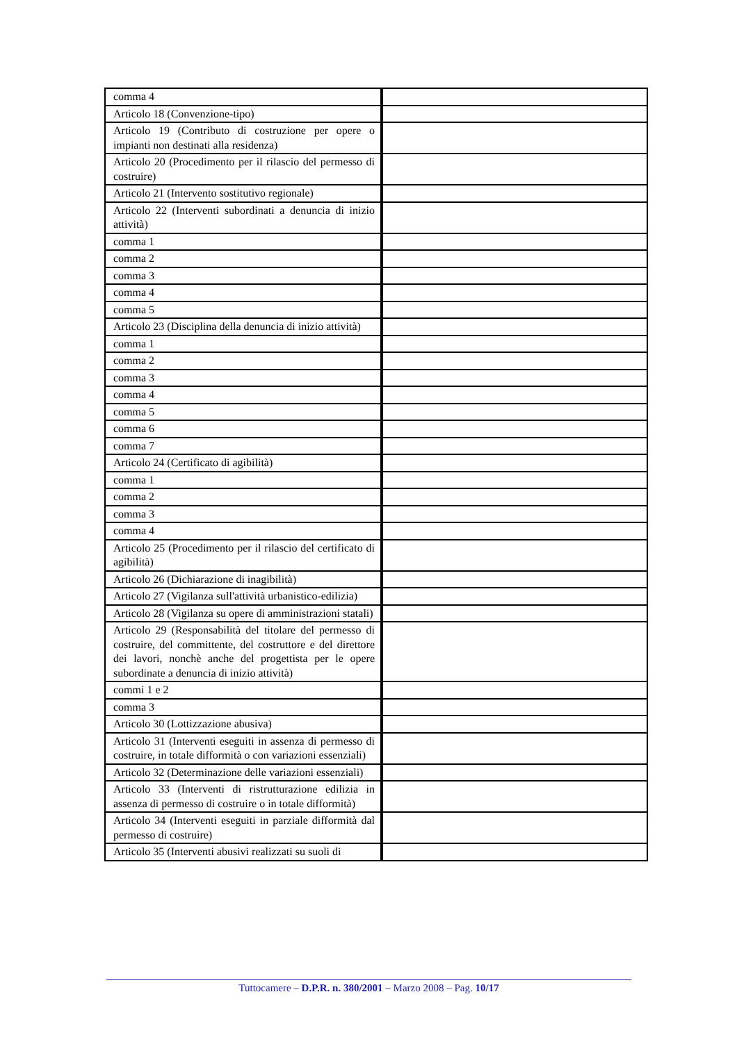| comma 4 | |
| Articolo 18 (Convenzione-tipo) | |
| Articolo 19 (Contributo di costruzione per opere o impianti non destinati alla residenza) | |
| Articolo 20 (Procedimento per il rilascio del permesso di costruire) | |
| Articolo 21 (Intervento sostitutivo regionale) | |
| Articolo 22 (Interventi subordinati a denuncia di inizio attività) | |
| comma 1 | |
| comma 2 | |
| comma 3 | |
| comma 4 | |
| comma 5 | |
| Articolo 23 (Disciplina della denuncia di inizio attività) | |
| comma 1 | |
| comma 2 | |
| comma 3 | |
| comma 4 | |
| comma 5 | |
| comma 6 | |
| comma 7 | |
| Articolo 24 (Certificato di agibilità) | |
| comma 1 | |
| comma 2 | |
| comma 3 | |
| comma 4 | |
| Articolo 25 (Procedimento per il rilascio del certificato di agibilità) | |
| Articolo 26 (Dichiarazione di inagibilità) | |
| Articolo 27 (Vigilanza sull'attività urbanistico-edilizia) | |
| Articolo 28 (Vigilanza su opere di amministrazioni statali) | |
| Articolo 29 (Responsabilità del titolare del permesso di costruire, del committente, del costruttore e del direttore dei lavori, nonchè anche del progettista per le opere subordinate a denuncia di inizio attività) | |
| commi 1 e 2 | |
| comma 3 | |
| Articolo 30 (Lottizzazione abusiva) | |
| Articolo 31 (Interventi eseguiti in assenza di permesso di costruire, in totale difformità o con variazioni essenziali) | |
| Articolo 32 (Determinazione delle variazioni essenziali) | |
| Articolo 33 (Interventi di ristrutturazione edilizia in assenza di permesso di costruire o in totale difformità) | |
| Articolo 34 (Interventi eseguiti in parziale difformità dal permesso di costruire) | |
| Articolo 35 (Interventi abusivi realizzati su suoli di | |
Tuttocamere – D.P.R. n. 380/2001 – Marzo 2008 – Pag. 10/17